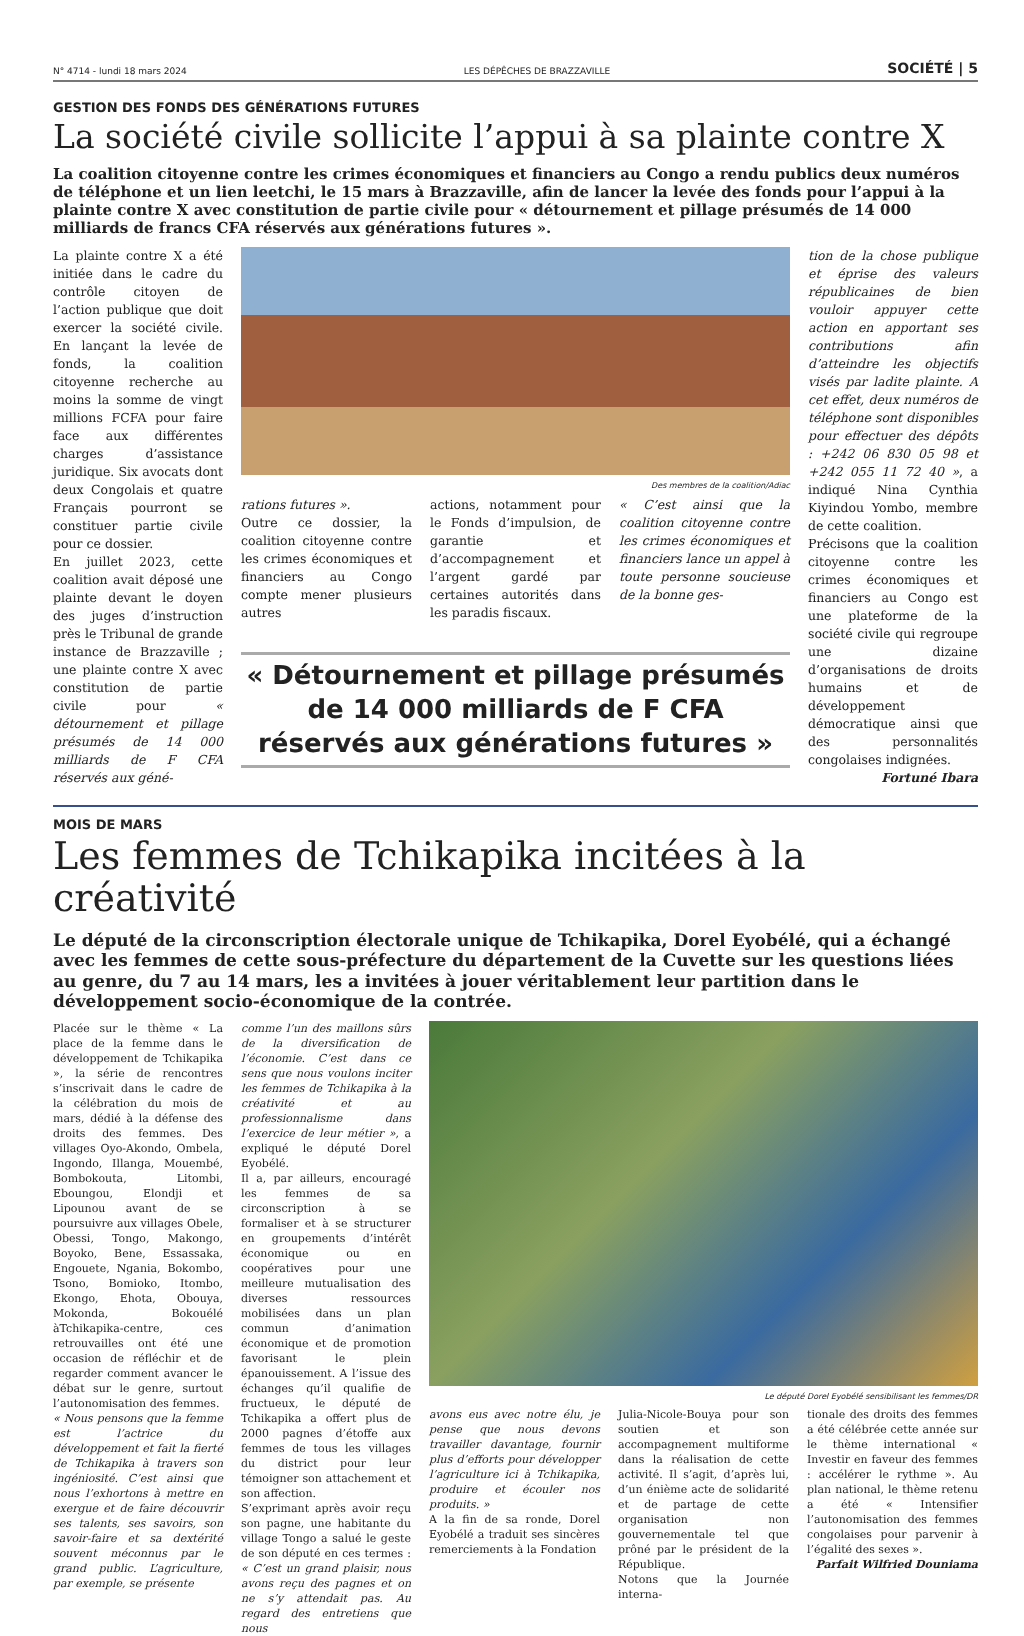N° 4714 - lundi 18 mars 2024 LES DÉPÊCHES DE BRAZZAVILLE SOCIÉTÉ | 5
GESTION DES FONDS DES GÉNÉRATIONS FUTURES
La société civile sollicite l’appui à sa plainte contre X
La coalition citoyenne contre les crimes économiques et financiers au Congo a rendu publics deux numéros de téléphone et un lien leetchi, le 15 mars à Brazzaville, afin de lancer la levée des fonds pour l’appui à la plainte contre X avec constitution de partie civile pour « détournement et pillage présumés de 14 000 milliards de francs CFA réservés aux générations futures ».
La plainte contre X a été initiée dans le cadre du contrôle citoyen de l’action publique que doit exercer la société civile. En lançant la levée de fonds, la coalition citoyenne recherche au moins la somme de vingt millions FCFA pour faire face aux différentes charges d’assistance juridique. Six avocats dont deux Congolais et quatre Français pourront se constituer partie civile pour ce dossier.
En juillet 2023, cette coalition avait déposé une plainte devant le doyen des juges d’instruction près le Tribunal de grande instance de Brazzaville ; une plainte contre X avec constitution de partie civile pour « détournement et pillage présumés de 14 000 milliards de F CFA réservés aux géné-
Des membres de la coalition/Adiac
rations futures ».
Outre ce dossier, la coalition citoyenne contre les crimes économiques et financiers au Congo compte mener plusieurs autres
actions, notamment pour le Fonds d’impulsion, de garantie et d’accompagnement et l’argent gardé par certaines autorités dans les paradis fiscaux.
« C’est ainsi que la coalition citoyenne contre les crimes économiques et financiers lance un appel à toute personne soucieuse de la bonne ges-
« Détournement et pillage présumés de 14 000 milliards de F CFA réservés aux générations futures »
tion de la chose publique et éprise des valeurs républicaines de bien vouloir appuyer cette action en apportant ses contributions afin d’atteindre les objectifs visés par ladite plainte. A cet effet, deux numéros de téléphone sont disponibles pour effectuer des dépôts : +242 06 830 05 98 et +242 055 11 72 40 », a indiqué Nina Cynthia Kiyindou Yombo, membre de cette coalition.
Précisons que la coalition citoyenne contre les crimes économiques et financiers au Congo est une plateforme de la société civile qui regroupe une dizaine d’organisations de droits humains et de développement démocratique ainsi que des personnalités congolaises indignées.
Fortuné Ibara
MOIS DE MARS
Les femmes de Tchikapika incitées à la créativité
Le député de la circonscription électorale unique de Tchikapika, Dorel Eyobélé, qui a échangé avec les femmes de cette sous-préfecture du département de la Cuvette sur les questions liées au genre, du 7 au 14 mars, les a invitées à jouer véritablement leur partition dans le développement socio-économique de la contrée.
Placée sur le thème « La place de la femme dans le développement de Tchikapika », la série de rencontres s’inscrivait dans le cadre de la célébration du mois de mars, dédié à la défense des droits des femmes. Des villages Oyo-Akondo, Ombela, Ingondo, Illanga, Mouembé, Bombokouta, Litombi, Eboungou, Elondji et Lipounou avant de se poursuivre aux villages Obele, Obessi, Tongo, Makongo, Boyoko, Bene, Essassaka, Engouete, Ngania, Bokombo, Tsono, Bomioko, Itombo, Ekongo, Ehota, Obouya, Mokonda, Bokouélé àTchikapika-centre, ces retrouvailles ont été une occasion de réfléchir et de regarder comment avancer le débat sur le genre, surtout l’autonomisation des femmes.
« Nous pensons que la femme est l’actrice du développement et fait la fierté de Tchikapika à travers son ingéniosité. C’est ainsi que nous l’exhortons à mettre en exergue et de faire découvrir ses talents, ses savoirs, son savoir-faire et sa dextérité souvent méconnus par le grand public. L’agriculture, par exemple, se présente
comme l’un des maillons sûrs de la diversification de l’économie. C’est dans ce sens que nous voulons inciter les femmes de Tchikapika à la créativité et au professionnalisme dans l’exercice de leur métier », a expliqué le député Dorel Eyobélé.
Il a, par ailleurs, encouragé les femmes de sa circonscription à se formaliser et à se structurer en groupements d’intérêt économique ou en coopératives pour une meilleure mutualisation des diverses ressources mobilisées dans un plan commun d’animation économique et de promotion favorisant le plein épanouissement. A l’issue des échanges qu’il qualifie de fructueux, le député de Tchikapika a offert plus de 2000 pagnes d’étoffe aux femmes de tous les villages du district pour leur témoigner son attachement et son affection.
S’exprimant après avoir reçu son pagne, une habitante du village Tongo a salué le geste de son député en ces termes : « C’est un grand plaisir, nous avons reçu des pagnes et on ne s’y attendait pas. Au regard des entretiens que nous
Le député Dorel Eyobélé sensibilisant les femmes/DR
avons eus avec notre élu, je pense que nous devons travailler davantage, fournir plus d’efforts pour développer l’agriculture ici à Tchikapika, produire et écouler nos produits. »
A la fin de sa ronde, Dorel Eyobélé a traduit ses sincères remerciements à la Fondation
Julia-Nicole-Bouya pour son soutien et son accompagnement multiforme dans la réalisation de cette activité. Il s’agit, d’après lui, d’un énième acte de solidarité et de partage de cette organisation non gouvernementale tel que prôné par le président de la République.
Notons que la Journée interna-
tionale des droits des femmes a été célébrée cette année sur le thème international « Investir en faveur des femmes : accélérer le rythme ». Au plan national, le thème retenu a été « Intensifier l’autonomisation des femmes congolaises pour parvenir à l’égalité des sexes ».
Parfait Wilfried Douniama